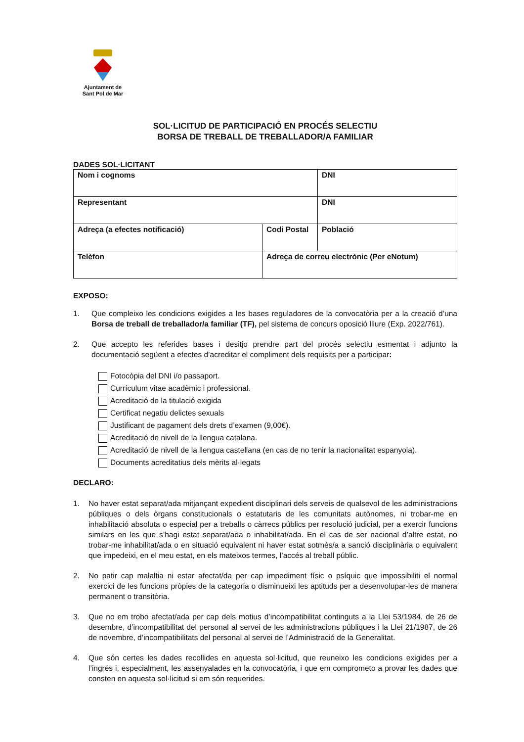Ajuntament de
Sant Pol de Mar
SOL·LICITUD DE PARTICIPACIÓ EN PROCÉS SELECTIU
BORSA DE TREBALL DE TREBALLADOR/A FAMILIAR
DADES SOL·LICITANT
| Nom i cognoms | | | DNI |
| Representant | | | DNI |
| Adreça (a efectes notificació) | Codi Postal | Població | |
| Telèfon | Adreça de correu electrònic (Per eNotum) | | |
EXPOSO:
1. Que compleixo les condicions exigides a les bases reguladores de la convocatòria per a la creació d’una Borsa de treball de treballador/a familiar (TF), pel sistema de concurs oposició lliure (Exp. 2022/761).
2. Que accepto les referides bases i desitjo prendre part del procés selectiu esmentat i adjunto la documentació següent a efectes d’acreditar el compliment dels requisits per a participar:
Fotocòpia del DNI i/o passaport.
Currículum vitae acadèmic i professional.
Acreditació de la titulació exigida
Certificat negatiu delictes sexuals
Justificant de pagament dels drets d’examen (9,00€).
Acreditació de nivell de la llengua catalana.
Acreditació de nivell de la llengua castellana (en cas de no tenir la nacionalitat espanyola).
Documents acreditatius dels mèrits al·legats
DECLARO:
1. No haver estat separat/ada mitjançant expedient disciplinari dels serveis de qualsevol de les administracions públiques o dels òrgans constitucionals o estatutaris de les comunitats autònomes, ni trobar-me en inhabilitació absoluta o especial per a treballs o càrrecs públics per resolució judicial, per a exercir funcions similars en les que s’hagi estat separat/ada o inhabilitat/ada. En el cas de ser nacional d’altre estat, no trobar-me inhabilitat/ada o en situació equivalent ni haver estat sotmès/a a sanció disciplinària o equivalent que impedeixi, en el meu estat, en els mateixos termes, l’accés al treball públic.
2. No patir cap malaltia ni estar afectat/da per cap impediment físic o psíquic que impossibiliti el normal exercici de les funcions pròpies de la categoria o disminueixi les aptituds per a desenvolupar-les de manera permanent o transitòria.
3. Que no em trobo afectat/ada per cap dels motius d’incompatibilitat continguts a la Llei 53/1984, de 26 de desembre, d’incompatibilitat del personal al servei de les administracions públiques i la Llei 21/1987, de 26 de novembre, d’incompatibilitats del personal al servei de l’Administració de la Generalitat.
4. Que són certes les dades recollides en aquesta sol·licitud, que reuneixo les condicions exigides per a l’ingrés i, especialment, les assenyalades en la convocatòria, i que em comprometo a provar les dades que consten en aquesta sol·licitud si em són requerides.